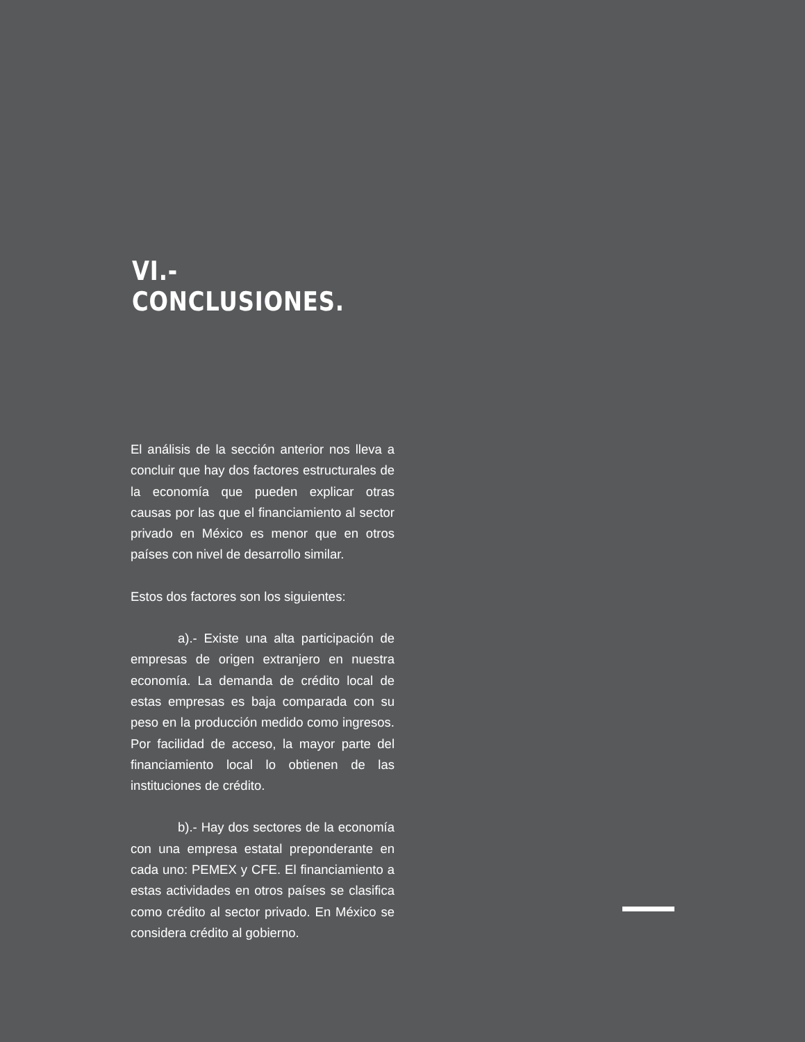VI.- CONCLUSIONES.
El análisis de la sección anterior nos lleva a concluir que hay dos factores estructurales de la economía que pueden explicar otras causas por las que el financiamiento al sector privado en México es menor que en otros países con nivel de desarrollo similar.
Estos dos factores son los siguientes:
a).- Existe una alta participación de empresas de origen extranjero en nuestra economía. La demanda de crédito local de estas empresas es baja comparada con su peso en la producción medido como ingresos. Por facilidad de acceso, la mayor parte del financiamiento local lo obtienen de las instituciones de crédito.
b).- Hay dos sectores de la economía con una empresa estatal preponderante en cada uno: PEMEX y CFE. El financiamiento a estas actividades en otros países se clasifica como crédito al sector privado. En México se considera crédito al gobierno.